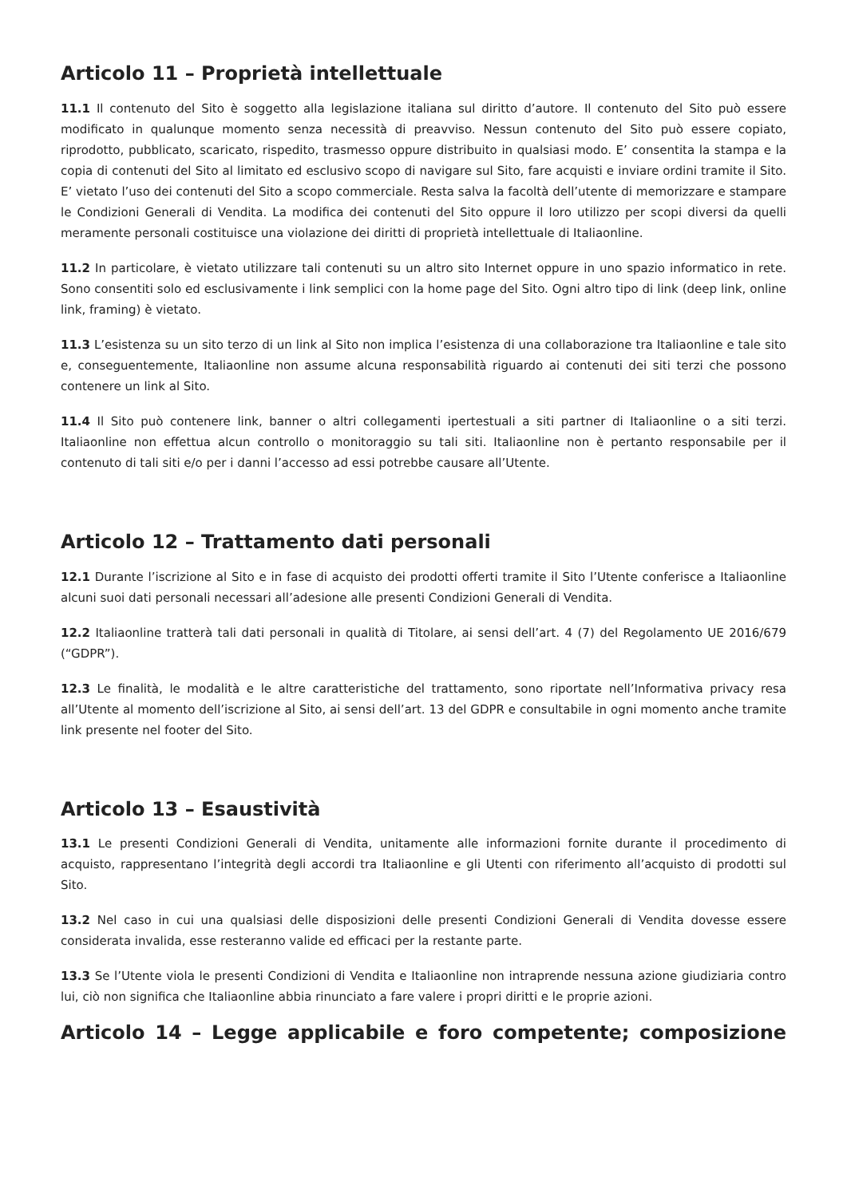Articolo 11 – Proprietà intellettuale
11.1 Il contenuto del Sito è soggetto alla legislazione italiana sul diritto d’autore. Il contenuto del Sito può essere modificato in qualunque momento senza necessità di preavviso. Nessun contenuto del Sito può essere copiato, riprodotto, pubblicato, scaricato, rispedito, trasmesso oppure distribuito in qualsiasi modo. E’ consentita la stampa e la copia di contenuti del Sito al limitato ed esclusivo scopo di navigare sul Sito, fare acquisti e inviare ordini tramite il Sito. E’ vietato l’uso dei contenuti del Sito a scopo commerciale. Resta salva la facoltà dell’utente di memorizzare e stampare le Condizioni Generali di Vendita. La modifica dei contenuti del Sito oppure il loro utilizzo per scopi diversi da quelli meramente personali costituisce una violazione dei diritti di proprietà intellettuale di Italiaonline.
11.2 In particolare, è vietato utilizzare tali contenuti su un altro sito Internet oppure in uno spazio informatico in rete. Sono consentiti solo ed esclusivamente i link semplici con la home page del Sito. Ogni altro tipo di link (deep link, online link, framing) è vietato.
11.3 L’esistenza su un sito terzo di un link al Sito non implica l’esistenza di una collaborazione tra Italiaonline e tale sito e, conseguentemente, Italiaonline non assume alcuna responsabilità riguardo ai contenuti dei siti terzi che possono contenere un link al Sito.
11.4 Il Sito può contenere link, banner o altri collegamenti ipertestuali a siti partner di Italiaonline o a siti terzi. Italiaonline non effettua alcun controllo o monitoraggio su tali siti. Italiaonline non è pertanto responsabile per il contenuto di tali siti e/o per i danni l’accesso ad essi potrebbe causare all’Utente.
Articolo 12 – Trattamento dati personali
12.1 Durante l’iscrizione al Sito e in fase di acquisto dei prodotti offerti tramite il Sito l’Utente conferisce a Italiaonline alcuni suoi dati personali necessari all’adesione alle presenti Condizioni Generali di Vendita.
12.2 Italiaonline tratterà tali dati personali in qualità di Titolare, ai sensi dell’art. 4 (7) del Regolamento UE 2016/679 (“GDPR”).
12.3 Le finalità, le modalità e le altre caratteristiche del trattamento, sono riportate nell’Informativa privacy resa all’Utente al momento dell’iscrizione al Sito, ai sensi dell’art. 13 del GDPR e consultabile in ogni momento anche tramite link presente nel footer del Sito.
Articolo 13 – Esaustività
13.1 Le presenti Condizioni Generali di Vendita, unitamente alle informazioni fornite durante il procedimento di acquisto, rappresentano l’integrità degli accordi tra Italiaonline e gli Utenti con riferimento all’acquisto di prodotti sul Sito.
13.2 Nel caso in cui una qualsiasi delle disposizioni delle presenti Condizioni Generali di Vendita dovesse essere considerata invalida, esse resteranno valide ed efficaci per la restante parte.
13.3 Se l’Utente viola le presenti Condizioni di Vendita e Italiaonline non intraprende nessuna azione giudiziaria contro lui, ciò non significa che Italiaonline abbia rinunciato a fare valere i propri diritti e le proprie azioni.
Articolo 14 – Legge applicabile e foro competente; composizione